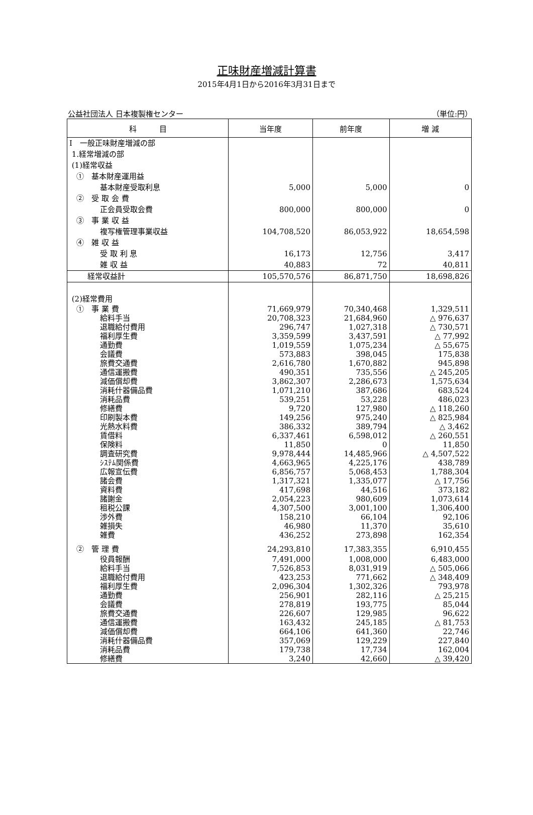正味財産増減計算書
2015年4月1日から2016年3月31日まで
公益社団法人 日本複製権センター （単位:円）
| 科 目 | 当年度 | 前年度 | 増 減 |
| --- | --- | --- | --- |
| Ⅰ 一般正味財産増減の部 | | | |
| 1.経常増減の部 | | | |
| (1)経常収益 | | | |
| ① 基本財産運用益 | | | |
| 基本財産受取利息 | 5,000 | 5,000 | 0 |
| ② 受 取 会 費 | | | |
| 正会員受取会費 | 800,000 | 800,000 | 0 |
| ③ 事 業 収 益 | | | |
| 複写権管理事業収益 | 104,708,520 | 86,053,922 | 18,654,598 |
| ④ 雑 収 益 | | | |
| 受 取 利 息 | 16,173 | 12,756 | 3,417 |
| 雑 収 益 | 40,883 | 72 | 40,811 |
| 経常収益計 | 105,570,576 | 86,871,750 | 18,698,826 |
| (2)経常費用 | | | |
| ① 事 業 費 | 71,669,979 | 70,340,468 | 1,329,511 |
| 給料手当 | 20,708,323 | 21,684,960 | △ 976,637 |
| 退職給付費用 | 296,747 | 1,027,318 | △ 730,571 |
| 福利厚生費 | 3,359,599 | 3,437,591 | △ 77,992 |
| 通勤費 | 1,019,559 | 1,075,234 | △ 55,675 |
| 会議費 | 573,883 | 398,045 | 175,838 |
| 旅費交通費 | 2,616,780 | 1,670,882 | 945,898 |
| 通信運搬費 | 490,351 | 735,556 | △ 245,205 |
| 減価償却費 | 3,862,307 | 2,286,673 | 1,575,634 |
| 消耗什器備品費 | 1,071,210 | 387,686 | 683,524 |
| 消耗品費 | 539,251 | 53,228 | 486,023 |
| 修繕費 | 9,720 | 127,980 | △ 118,260 |
| 印刷製本費 | 149,256 | 975,240 | △ 825,984 |
| 光熱水料費 | 386,332 | 389,794 | △ 3,462 |
| 賃借料 | 6,337,461 | 6,598,012 | △ 260,551 |
| 保険料 | 11,850 | 0 | 11,850 |
| 調査研究費 | 9,978,444 | 14,485,966 | △ 4,507,522 |
| ｼｽﾃﾑ関係費 | 4,663,965 | 4,225,176 | 438,789 |
| 広報宣伝費 | 6,856,757 | 5,068,453 | 1,788,304 |
| 諸会費 | 1,317,321 | 1,335,077 | △ 17,756 |
| 資料費 | 417,698 | 44,516 | 373,182 |
| 諸謝金 | 2,054,223 | 980,609 | 1,073,614 |
| 租税公課 | 4,307,500 | 3,001,100 | 1,306,400 |
| 渉外費 | 158,210 | 66,104 | 92,106 |
| 雑損失 | 46,980 | 11,370 | 35,610 |
| 雑費 | 436,252 | 273,898 | 162,354 |
| ② 管 理 費 | 24,293,810 | 17,383,355 | 6,910,455 |
| 役員報酬 | 7,491,000 | 1,008,000 | 6,483,000 |
| 給料手当 | 7,526,853 | 8,031,919 | △ 505,066 |
| 退職給付費用 | 423,253 | 771,662 | △ 348,409 |
| 福利厚生費 | 2,096,304 | 1,302,326 | 793,978 |
| 通勤費 | 256,901 | 282,116 | △ 25,215 |
| 会議費 | 278,819 | 193,775 | 85,044 |
| 旅費交通費 | 226,607 | 129,985 | 96,622 |
| 通信運搬費 | 163,432 | 245,185 | △ 81,753 |
| 減価償却費 | 664,106 | 641,360 | 22,746 |
| 消耗什器備品費 | 357,069 | 129,229 | 227,840 |
| 消耗品費 | 179,738 | 17,734 | 162,004 |
| 修繕費 | 3,240 | 42,660 | △ 39,420 |